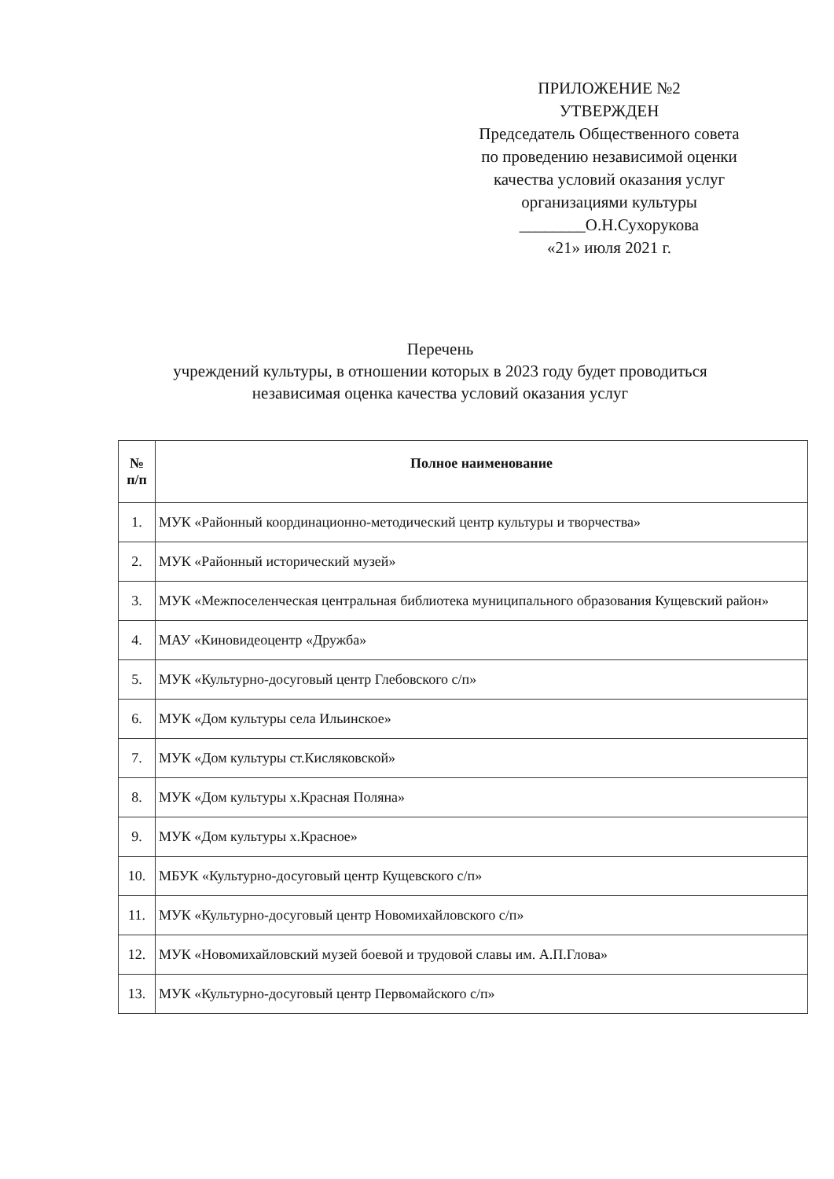ПРИЛОЖЕНИЕ №2
УТВЕРЖДЕН
Председатель Общественного совета
по проведению независимой оценки
качества условий оказания услуг
организациями культуры
________О.Н.Сухорукова
«21» июля 2021 г.
Перечень
учреждений культуры, в отношении которых в 2023 году будет проводиться
независимая оценка качества условий оказания услуг
| № п/п | Полное наименование |
| --- | --- |
| 1. | МУК «Районный координационно-методический центр культуры и творчества» |
| 2. | МУК «Районный исторический музей» |
| 3. | МУК «Межпоселенческая центральная библиотека муниципального образования Кущевский район» |
| 4. | МАУ «Киновидеоцентр «Дружба» |
| 5. | МУК «Культурно-досуговый центр Глебовского с/п» |
| 6. | МУК «Дом культуры села Ильинское» |
| 7. | МУК «Дом культуры ст.Кисляковской» |
| 8. | МУК «Дом культуры х.Красная Поляна» |
| 9. | МУК «Дом культуры х.Красное» |
| 10. | МБУК «Культурно-досуговый центр Кущевского с/п» |
| 11. | МУК «Культурно-досуговый центр Новомихайловского с/п» |
| 12. | МУК «Новомихайловский музей боевой и трудовой славы им. А.П.Глова» |
| 13. | МУК «Культурно-досуговый центр Первомайского с/п» |